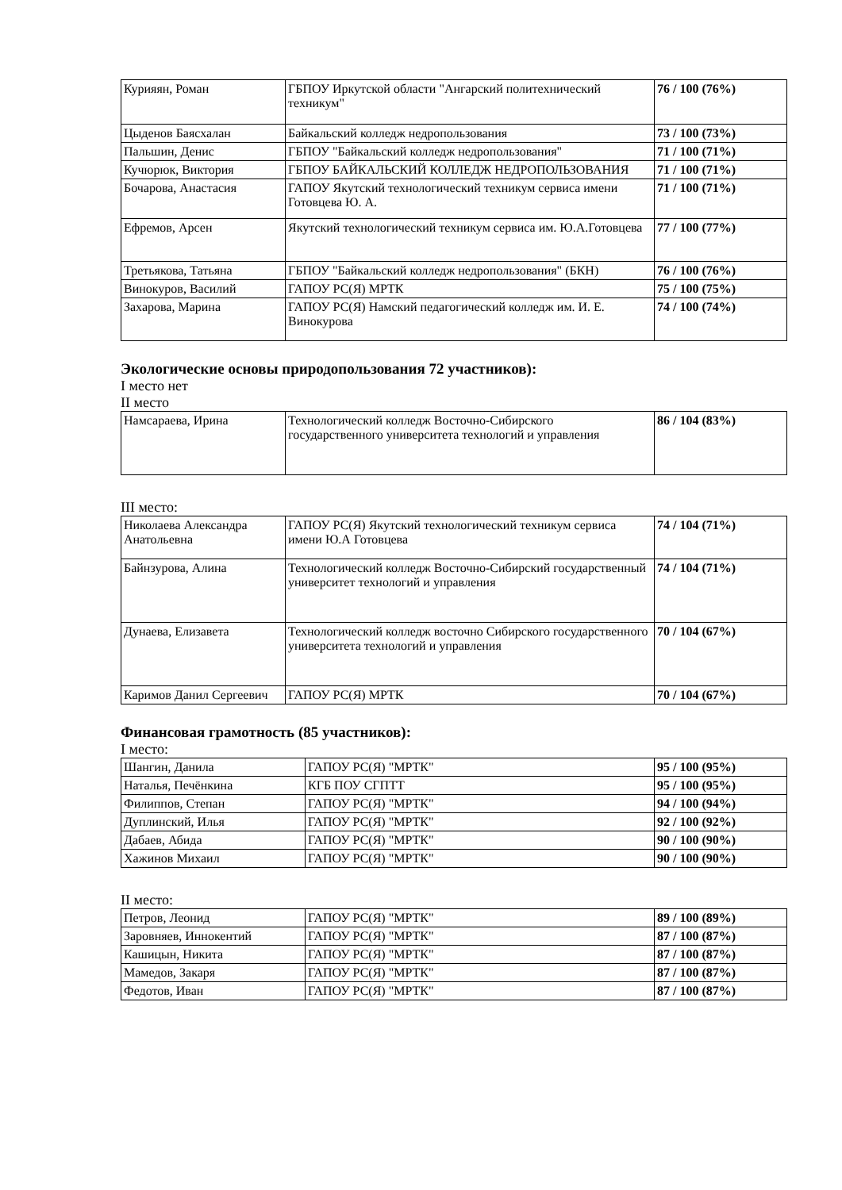| Курияян, Роман | ГБПОУ Иркутской области "Ангарский политехнический техникум" | 76 / 100 (76%) |
| Цыденов Баясхалан | Байкальский колледж недропользования | 73 / 100 (73%) |
| Пальшин, Денис | ГБПОУ "Байкальский колледж недропользования" | 71 / 100 (71%) |
| Кучюрюк, Виктория | ГБПОУ БАЙКАЛЬСКИЙ КОЛЛЕДЖ НЕДРОПОЛЬЗОВАНИЯ | 71 / 100 (71%) |
| Бочарова, Анастасия | ГАПОУ Якутский технологический техникум сервиса имени Готовцева Ю. А. | 71 / 100 (71%) |
| Ефремов, Арсен | Якутский технологический техникум сервиса им. Ю.А.Готовцева | 77 / 100 (77%) |
| Третьякова, Татьяна | ГБПОУ "Байкальский колледж недропользования" (БКН) | 76 / 100 (76%) |
| Винокуров, Василий | ГАПОУ РС(Я) МРТК | 75 / 100 (75%) |
| Захарова, Марина | ГАПОУ РС(Я) Намский педагогический колледж им. И. Е. Винокурова | 74 / 100 (74%) |
Экологические основы природопользования 72 участников):
I место нет
II место
| Намсараева, Ирина | Технологический колледж Восточно-Сибирского государственного университета технологий и управления | 86 / 104 (83%) |
III место:
| Николаева Александра Анатольевна | ГАПОУ РС(Я) Якутский технологический техникум сервиса имени Ю.А Готовцева | 74 / 104 (71%) |
| Байнзурова, Алина | Технологический колледж Восточно-Сибирский государственный университет технологий и управления | 74 / 104 (71%) |
| Дунаева, Елизавета | Технологический колледж восточно Сибирского государственного университета технологий и управления | 70 / 104 (67%) |
| Каримов Данил Сергеевич | ГАПОУ РС(Я) МРТК | 70 / 104 (67%) |
Финансовая грамотность (85 участников):
I место:
| Шангин, Данила | ГАПОУ РС(Я) "МРТК" | 95 / 100 (95%) |
| Наталья, Печёнкина | КГБ ПОУ СГПТТ | 95 / 100 (95%) |
| Филиппов, Степан | ГАПОУ РС(Я) "МРТК" | 94 / 100 (94%) |
| Дуплинский, Илья | ГАПОУ РС(Я) "МРТК" | 92 / 100 (92%) |
| Дабаев, Абида | ГАПОУ РС(Я) "МРТК" | 90 / 100 (90%) |
| Хажинов Михаил | ГАПОУ РС(Я) "МРТК" | 90 / 100 (90%) |
II место:
| Петров, Леонид | ГАПОУ РС(Я) "МРТК" | 89 / 100 (89%) |
| Заровняев, Иннокентий | ГАПОУ РС(Я) "МРТК" | 87 / 100 (87%) |
| Кашицын, Никита | ГАПОУ РС(Я) "МРТК" | 87 / 100 (87%) |
| Мамедов, Закаря | ГАПОУ РС(Я) "МРТК" | 87 / 100 (87%) |
| Федотов, Иван | ГАПОУ РС(Я) "МРТК" | 87 / 100 (87%) |